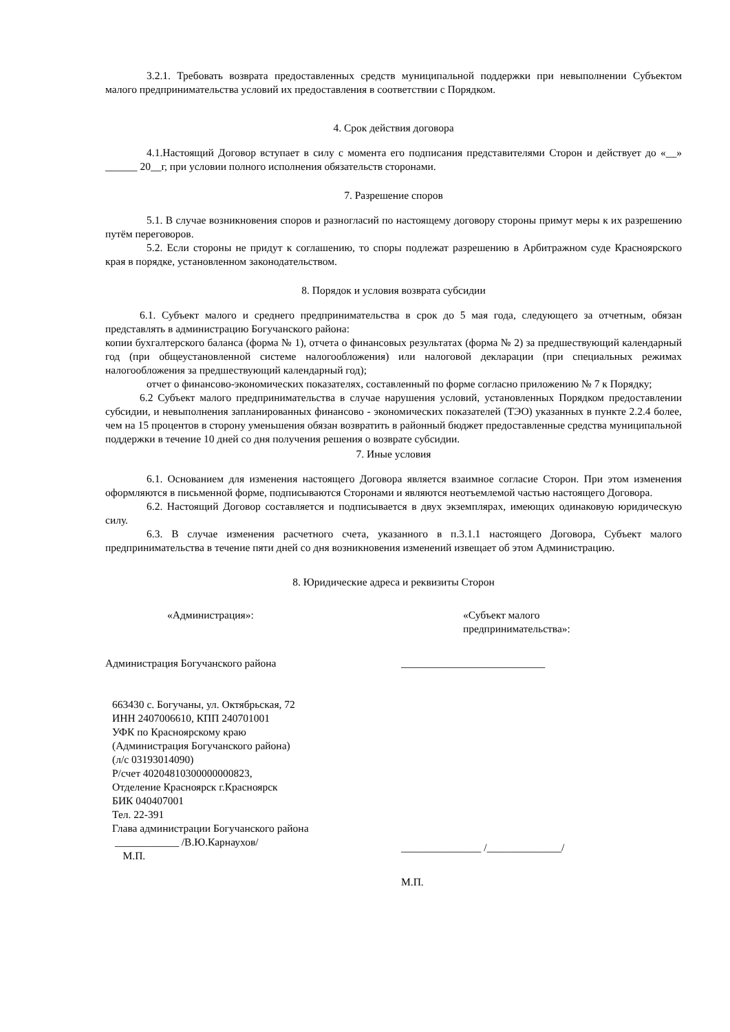3.2.1. Требовать возврата предоставленных средств муниципальной поддержки при невыполнении Субъектом малого предпринимательства условий их предоставления в соответствии с Порядком.
4. Срок действия договора
4.1.Настоящий Договор вступает в силу с момента его подписания представителями Сторон и действует до «__» ______ 20__г, при условии полного исполнения обязательств сторонами.
7. Разрешение споров
5.1. В случае возникновения споров и разногласий по настоящему договору стороны примут меры к их разрешению путём переговоров.
5.2. Если стороны не придут к соглашению, то споры подлежат разрешению в Арбитражном суде Красноярского края в порядке, установленном законодательством.
8. Порядок и условия возврата субсидии
6.1. Субъект малого и среднего предпринимательства в срок до 5 мая года, следующего за отчетным, обязан представлять в администрацию Богучанского района:
копии бухгалтерского баланса (форма № 1), отчета о финансовых результатах (форма № 2) за предшествующий календарный год (при общеустановленной системе налогообложения) или налоговой декларации (при специальных режимах налогообложения за предшествующий календарный год);
отчет о финансово-экономических показателях, составленный по форме согласно приложению № 7 к Порядку;
6.2 Субъект малого предпринимательства в случае нарушения условий, установленных Порядком предоставлении субсидии, и невыполнения запланированных финансово - экономических показателей (ТЭО) указанных в пункте 2.2.4 более, чем на 15 процентов в сторону уменьшения обязан возвратить в районный бюджет предоставленные средства муниципальной поддержки в течение 10 дней со дня получения решения о возврате субсидии.
7. Иные условия
6.1. Основанием для изменения настоящего Договора является взаимное согласие Сторон. При этом изменения оформляются в письменной форме, подписываются Сторонами и являются неотъемлемой частью настоящего Договора.
6.2. Настоящий Договор составляется и подписывается в двух экземплярах, имеющих одинаковую юридическую силу.
6.3. В случае изменения расчетного счета, указанного в п.3.1.1 настоящего Договора, Субъект малого предпринимательства в течение пяти дней со дня возникновения изменений извещает об этом Администрацию.
8. Юридические адреса и реквизиты Сторон
«Администрация»:
Администрация Богучанского района
663430 с. Богучаны, ул. Октябрьская, 72
ИНН 2407006610, КПП 240701001
УФК по Красноярскому краю
(Администрация Богучанского района)
(л/с 03193014090)
Р/счет 40204810300000000823,
Отделение Красноярск г.Красноярск
БИК 040407001
Тел. 22-391
Глава администрации Богучанского района
____________ /В.Ю.Карнаухов/
М.П.
«Субъект малого
предпринимательства»:
___________________________
_______________ /______________/
М.П.